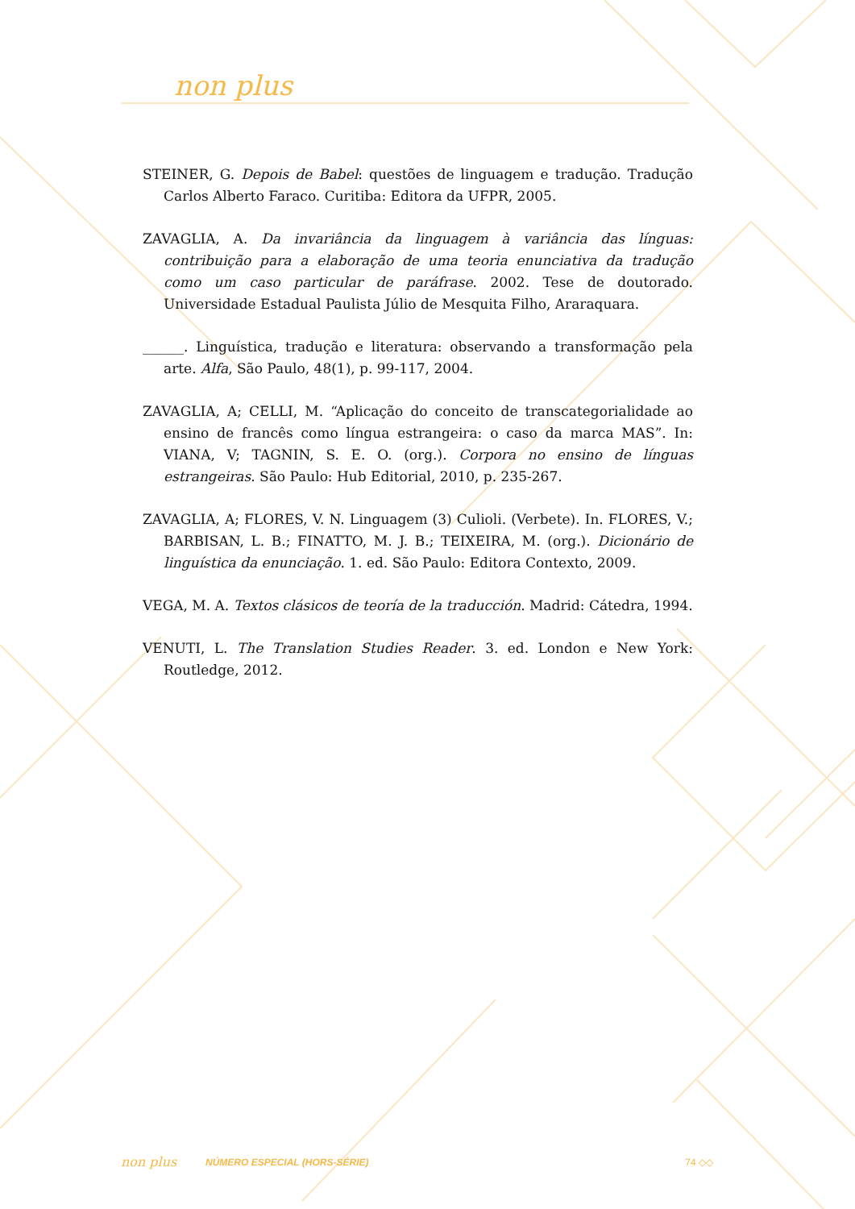non plus
STEINER, G. Depois de Babel: questões de linguagem e tradução. Tradução Carlos Alberto Faraco. Curitiba: Editora da UFPR, 2005.
ZAVAGLIA, A. Da invariância da linguagem à variância das línguas: contribuição para a elaboração de uma teoria enunciativa da tradução como um caso particular de paráfrase. 2002. Tese de doutorado. Universidade Estadual Paulista Júlio de Mesquita Filho, Araraquara.
______. Linguística, tradução e literatura: observando a transformação pela arte. Alfa, São Paulo, 48(1), p. 99-117, 2004.
ZAVAGLIA, A; CELLI, M. “Aplicação do conceito de transcategorialidade ao ensino de francês como língua estrangeira: o caso da marca MAS”. In: VIANA, V; TAGNIN, S. E. O. (org.). Corpora no ensino de línguas estrangeiras. São Paulo: Hub Editorial, 2010, p. 235-267.
ZAVAGLIA, A; FLORES, V. N. Linguagem (3) Culioli. (Verbete). In. FLORES, V.; BARBISAN, L. B.; FINATTO, M. J. B.; TEIXEIRA, M. (org.). Dicionário de linguística da enunciação. 1. ed. São Paulo: Editora Contexto, 2009.
VEGA, M. A. Textos clásicos de teoría de la traducción. Madrid: Cátedra, 1994.
VENUTI, L. The Translation Studies Reader. 3. ed. London e New York: Routledge, 2012.
non plus NÚMERO ESPECIAL (HORS-SÉRIE) 74 ◇◇